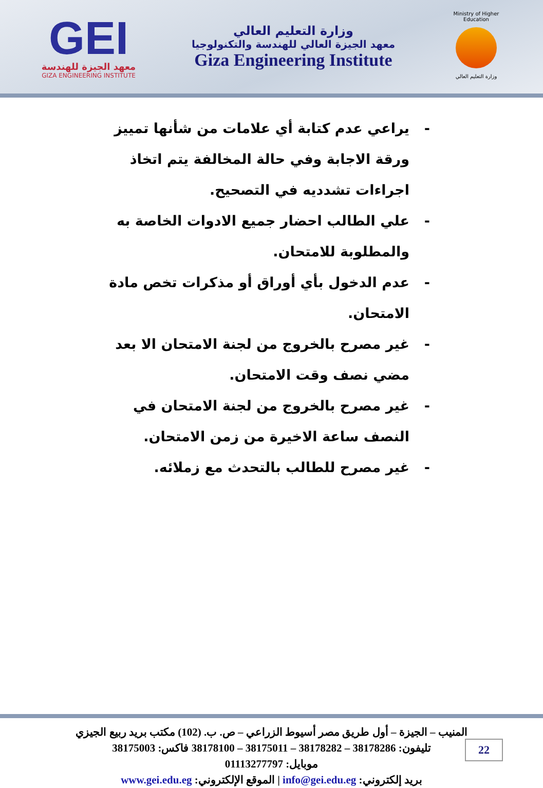GEI
معهد الجيزة للهندسة
GIZA ENGINEERING INSTITUTE
وزارة التعليم العالي
معهد الجيزة العالي للهندسة والتكنولوجيا
Giza Engineering Institute
Ministry of Higher Education
وزارة التعليم العالي
- يراعي عدم كتابة أي علامات من شأنها تمييز ورقة الاجابة وفي حالة المخالفة يتم اتخاذ اجراءات تشدديه في التصحيح.
- علي الطالب احضار جميع الادوات الخاصة به والمطلوبة للامتحان.
- عدم الدخول بأي أوراق أو مذكرات تخص مادة الامتحان.
- غير مصرح بالخروج من لجنة الامتحان الا بعد مضي نصف وقت الامتحان.
- غير مصرح بالخروج من لجنة الامتحان في النصف ساعة الاخيرة من زمن الامتحان.
- غير مصرح للطالب بالتحدث مع زملائه.
المنيب – الجيزة – أول طريق مصر أسيوط الزراعي – ص. ب. (102) مكتب بريد ربيع الجيزي
تليفون: 38178286 – 38178282 – 38175011 – 38178100 فاكس: 38175003
موبايل: 01113277797
بريد إلكتروني: info@gei.edu.eg | الموقع الإلكتروني: www.gei.edu.eg
22